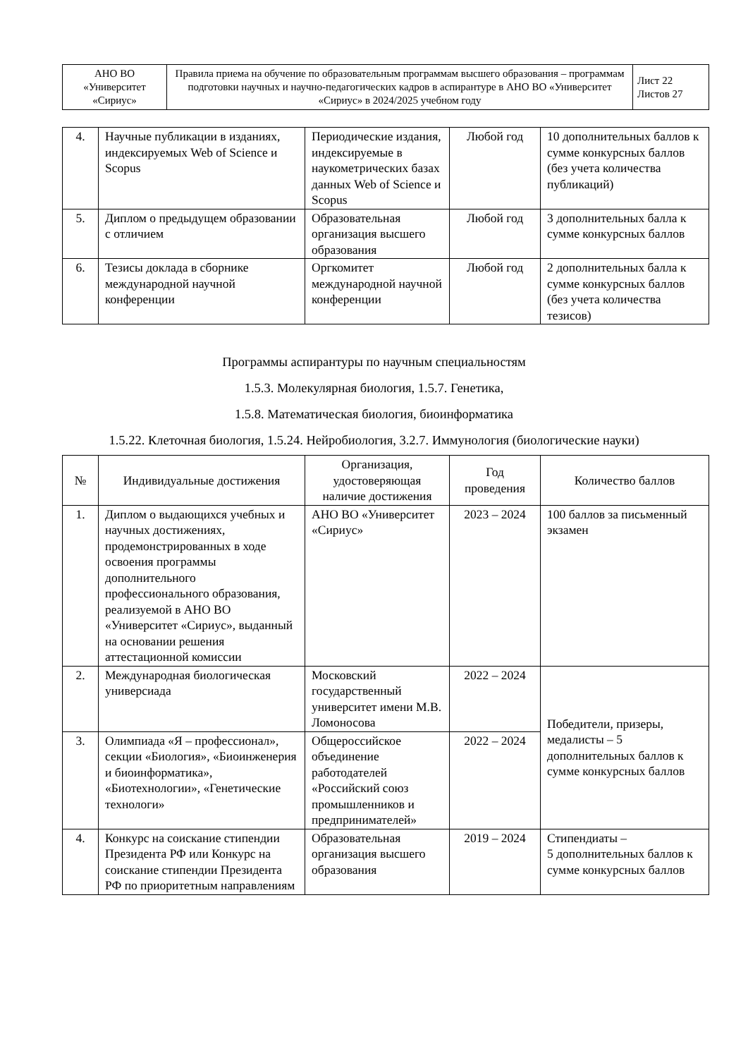| АНО ВО «Университет «Сириус» | Правила приема на обучение по образовательным программам высшего образования – программам подготовки научных и научно-педагогических кадров в аспирантуре в АНО ВО «Университет «Сириус» в 2024/2025 учебном году | Лист 22 Листов 27 |
| 4. | Научные публикации в изданиях, индексируемых Web of Science и Scopus | Периодические издания, индексируемые в наукометрических базах данных Web of Science и Scopus | Любой год | 10 дополнительных баллов к сумме конкурсных баллов (без учета количества публикаций) |
| 5. | Диплом о предыдущем образовании с отличием | Образовательная организация высшего образования | Любой год | 3 дополнительных балла к сумме конкурсных баллов |
| 6. | Тезисы доклада в сборнике международной научной конференции | Оргкомитет международной научной конференции | Любой год | 2 дополнительных балла к сумме конкурсных баллов (без учета количества тезисов) |
Программы аспирантуры по научным специальностям
1.5.3. Молекулярная биология, 1.5.7. Генетика,
1.5.8. Математическая биология, биоинформатика
1.5.22. Клеточная биология, 1.5.24. Нейробиология, 3.2.7. Иммунология (биологические науки)
| № | Индивидуальные достижения | Организация, удостоверяющая наличие достижения | Год проведения | Количество баллов |
| --- | --- | --- | --- | --- |
| 1. | Диплом о выдающихся учебных и научных достижениях, продемонстрированных в ходе освоения программы дополнительного профессионального образования, реализуемой в АНО ВО «Университет «Сириус», выданный на основании решения аттестационной комиссии | АНО ВО «Университет «Сириус» | 2023 – 2024 | 100 баллов за письменный экзамен |
| 2. | Международная биологическая универсиада | Московский государственный университет имени М.В. Ломоносова | 2022 – 2024 | Победители, призеры, медалисты – 5 дополнительных баллов к сумме конкурсных баллов |
| 3. | Олимпиада «Я – профессионал», секции «Биология», «Биоинженерия и биоинформатика», «Биотехнологии», «Генетические технологи» | Общероссийское объединение работодателей «Российский союз промышленников и предпринимателей» | 2022 – 2024 | |
| 4. | Конкурс на соискание стипендии Президента РФ или Конкурс на соискание стипендии Президента РФ по приоритетным направлениям | Образовательная организация высшего образования | 2019 – 2024 | Стипендиаты – 5 дополнительных баллов к сумме конкурсных баллов |